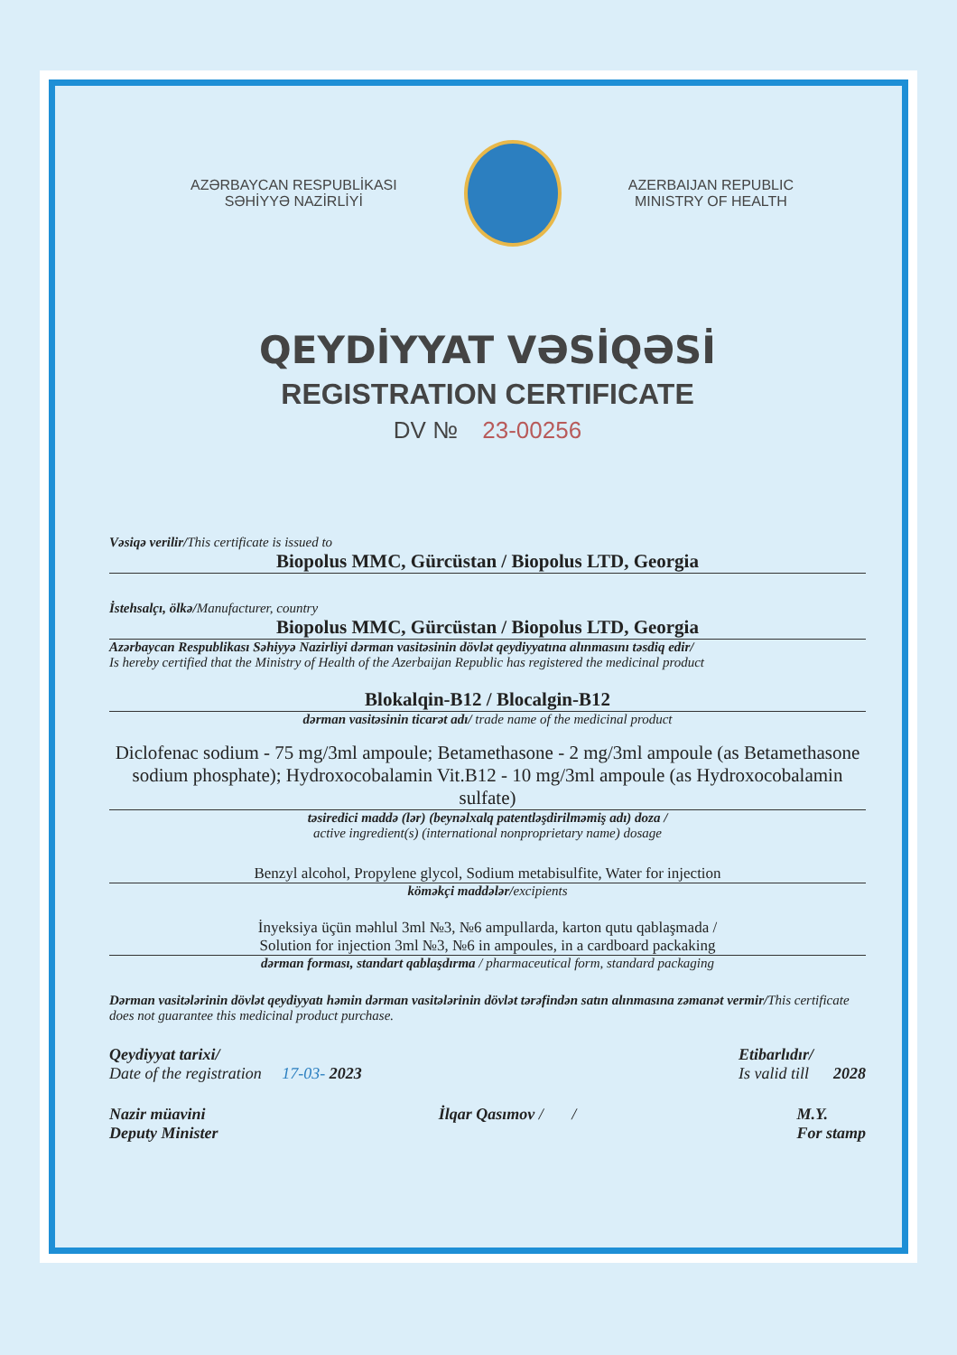AZƏRBAYCAN RESPUBLİKASI
SƏHİYYƏ NAZİRLİYİ
AZERBAIJAN REPUBLIC
MINISTRY OF HEALTH
QEYDİYYAT VƏSİQƏSİ
REGISTRATION CERTIFICATE
DV № 23-00256
Vəsiqə verilir/This certificate is issued to
Biopolus MMC, Gürcüstan / Biopolus LTD, Georgia
İstehsalçı, ölkə/Manufacturer, country
Biopolus MMC, Gürcüstan / Biopolus LTD, Georgia
Azərbaycan Respublikası Səhiyyə Nazirliyi dərman vasitəsinin dövlət qeydiyyatına alınmasını təsdiq edir/
Is hereby certified that the Ministry of Health of the Azerbaijan Republic has registered the medicinal product
Blokalqin-B12 / Blocalgin-B12
dərman vasitəsinin ticarət adı/ trade name of the medicinal product
Diclofenac sodium - 75 mg/3ml ampoule; Betamethasone - 2 mg/3ml ampoule (as Betamethasone sodium phosphate); Hydroxocobalamin Vit.B12 - 10 mg/3ml ampoule (as Hydroxocobalamin sulfate)
təsiredici maddə (lər) (beynəlxalq patentləşdirilməmiş adı) doza /
active ingredient(s) (international nonproprietary name) dosage
Benzyl alcohol, Propylene glycol, Sodium metabisulfite, Water for injection
köməkçi maddələr/excipients
İnyeksiya üçün məhlul 3ml №3, №6 ampullarda, karton qutu qablaşmada /
Solution for injection 3ml №3, №6 in ampoules, in a cardboard packaking
dərman forması, standart qablaşdırma / pharmaceutical form, standard packaging
Dərman vasitələrinin dövlət qeydiyyatı həmin dərman vasitələrinin dövlət tərəfindən satın alınmasına zəmanət vermir/This certificate does not guarantee this medicinal product purchase.
Qeydiyyat tarixi/
Date of the registration 17-03- 2023
Etibarlıdır/
Is valid till 2028
Nazir müavini
Deputy Minister
İlqar Qasımov / / M.Y.
For stamp